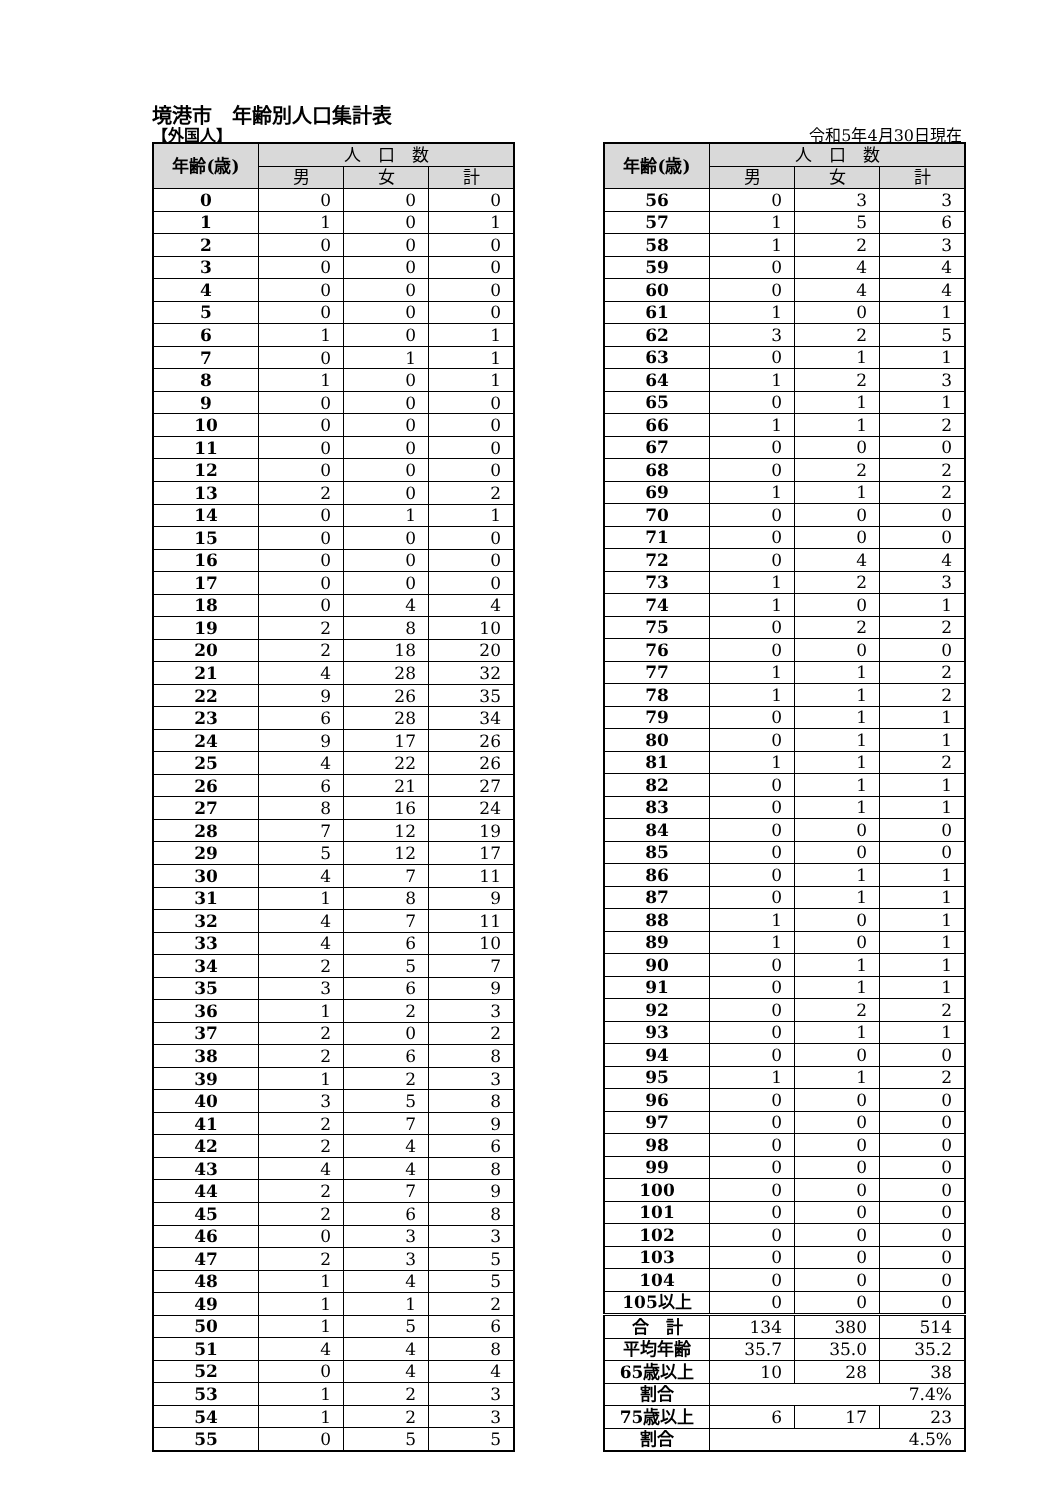境港市　年齢別人口集計表
【外国人】 令和5年4月30日現在
| 年齢(歳) | 人 口 数 | | |
| --- | --- | --- | --- |
| | 男 | 女 | 計 |
| 0 | 0 | 0 | 0 |
| 1 | 1 | 0 | 1 |
| 2 | 0 | 0 | 0 |
| 3 | 0 | 0 | 0 |
| 4 | 0 | 0 | 0 |
| 5 | 0 | 0 | 0 |
| 6 | 1 | 0 | 1 |
| 7 | 0 | 1 | 1 |
| 8 | 1 | 0 | 1 |
| 9 | 0 | 0 | 0 |
| 10 | 0 | 0 | 0 |
| 11 | 0 | 0 | 0 |
| 12 | 0 | 0 | 0 |
| 13 | 2 | 0 | 2 |
| 14 | 0 | 1 | 1 |
| 15 | 0 | 0 | 0 |
| 16 | 0 | 0 | 0 |
| 17 | 0 | 0 | 0 |
| 18 | 0 | 4 | 4 |
| 19 | 2 | 8 | 10 |
| 20 | 2 | 18 | 20 |
| 21 | 4 | 28 | 32 |
| 22 | 9 | 26 | 35 |
| 23 | 6 | 28 | 34 |
| 24 | 9 | 17 | 26 |
| 25 | 4 | 22 | 26 |
| 26 | 6 | 21 | 27 |
| 27 | 8 | 16 | 24 |
| 28 | 7 | 12 | 19 |
| 29 | 5 | 12 | 17 |
| 30 | 4 | 7 | 11 |
| 31 | 1 | 8 | 9 |
| 32 | 4 | 7 | 11 |
| 33 | 4 | 6 | 10 |
| 34 | 2 | 5 | 7 |
| 35 | 3 | 6 | 9 |
| 36 | 1 | 2 | 3 |
| 37 | 2 | 0 | 2 |
| 38 | 2 | 6 | 8 |
| 39 | 1 | 2 | 3 |
| 40 | 3 | 5 | 8 |
| 41 | 2 | 7 | 9 |
| 42 | 2 | 4 | 6 |
| 43 | 4 | 4 | 8 |
| 44 | 2 | 7 | 9 |
| 45 | 2 | 6 | 8 |
| 46 | 0 | 3 | 3 |
| 47 | 2 | 3 | 5 |
| 48 | 1 | 4 | 5 |
| 49 | 1 | 1 | 2 |
| 50 | 1 | 5 | 6 |
| 51 | 4 | 4 | 8 |
| 52 | 0 | 4 | 4 |
| 53 | 1 | 2 | 3 |
| 54 | 1 | 2 | 3 |
| 55 | 0 | 5 | 5 |
| 年齢(歳) | 人 口 数 | | |
| --- | --- | --- | --- |
| | 男 | 女 | 計 |
| 56 | 0 | 3 | 3 |
| 57 | 1 | 5 | 6 |
| 58 | 1 | 2 | 3 |
| 59 | 0 | 4 | 4 |
| 60 | 0 | 4 | 4 |
| 61 | 1 | 0 | 1 |
| 62 | 3 | 2 | 5 |
| 63 | 0 | 1 | 1 |
| 64 | 1 | 2 | 3 |
| 65 | 0 | 1 | 1 |
| 66 | 1 | 1 | 2 |
| 67 | 0 | 0 | 0 |
| 68 | 0 | 2 | 2 |
| 69 | 1 | 1 | 2 |
| 70 | 0 | 0 | 0 |
| 71 | 0 | 0 | 0 |
| 72 | 0 | 4 | 4 |
| 73 | 1 | 2 | 3 |
| 74 | 1 | 0 | 1 |
| 75 | 0 | 2 | 2 |
| 76 | 0 | 0 | 0 |
| 77 | 1 | 1 | 2 |
| 78 | 1 | 1 | 2 |
| 79 | 0 | 1 | 1 |
| 80 | 0 | 1 | 1 |
| 81 | 1 | 1 | 2 |
| 82 | 0 | 1 | 1 |
| 83 | 0 | 1 | 1 |
| 84 | 0 | 0 | 0 |
| 85 | 0 | 0 | 0 |
| 86 | 0 | 1 | 1 |
| 87 | 0 | 1 | 1 |
| 88 | 1 | 0 | 1 |
| 89 | 1 | 0 | 1 |
| 90 | 0 | 1 | 1 |
| 91 | 0 | 1 | 1 |
| 92 | 0 | 2 | 2 |
| 93 | 0 | 1 | 1 |
| 94 | 0 | 0 | 0 |
| 95 | 1 | 1 | 2 |
| 96 | 0 | 0 | 0 |
| 97 | 0 | 0 | 0 |
| 98 | 0 | 0 | 0 |
| 99 | 0 | 0 | 0 |
| 100 | 0 | 0 | 0 |
| 101 | 0 | 0 | 0 |
| 102 | 0 | 0 | 0 |
| 103 | 0 | 0 | 0 |
| 104 | 0 | 0 | 0 |
| 105以上 | 0 | 0 | 0 |
| 合 計 | 134 | 380 | 514 |
| 平均年齢 | 35.7 | 35.0 | 35.2 |
| 65歳以上 | 10 | 28 | 38 |
| 割合 | 7.4% | | |
| 75歳以上 | 6 | 17 | 23 |
| 割合 | 4.5% | | |